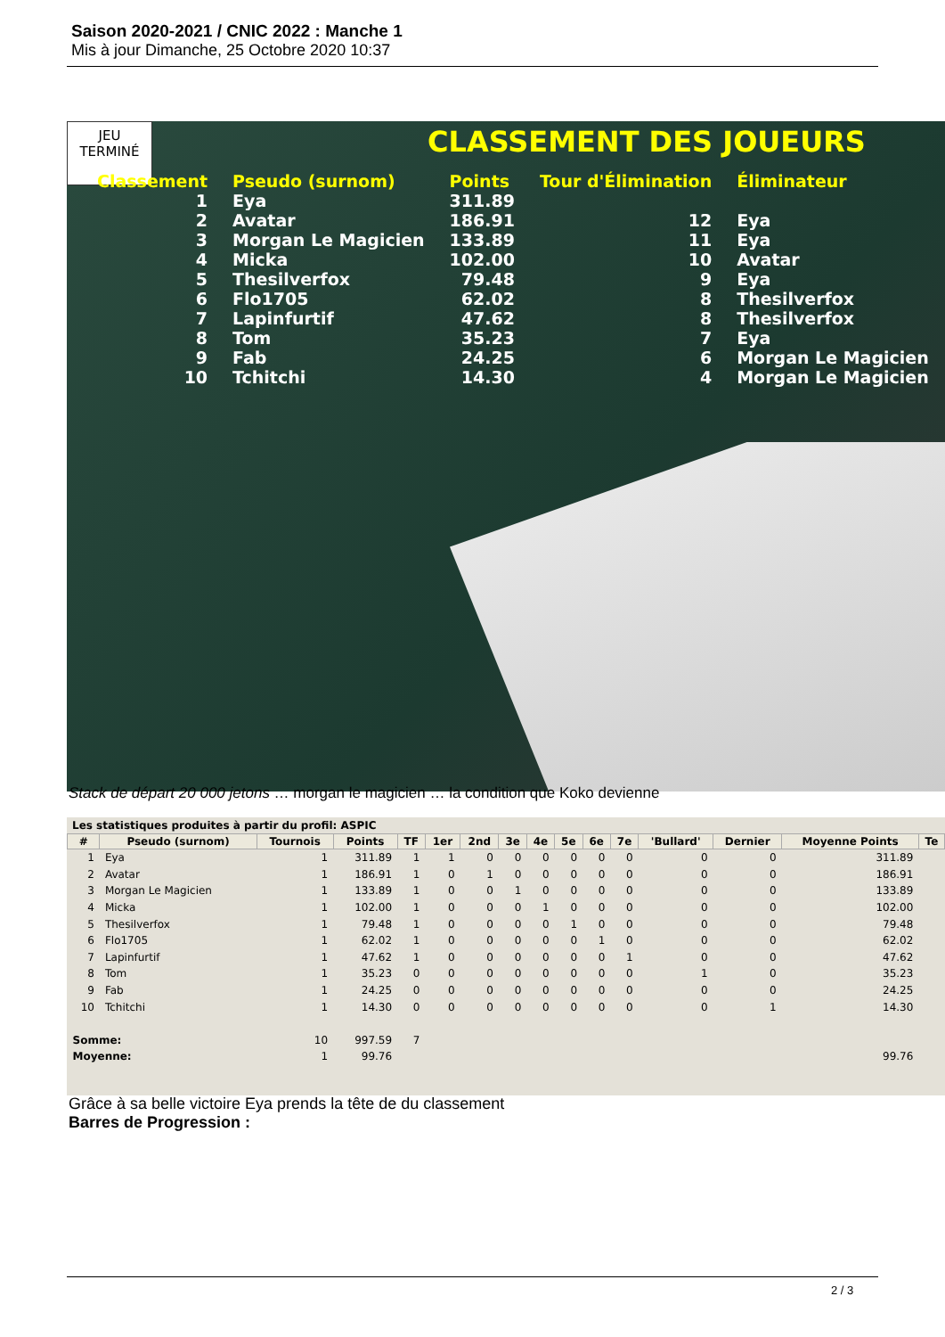Saison 2020-2021 / CNIC 2022 : Manche 1
Mis à jour Dimanche, 25 Octobre 2020 10:37
JEU
TERMINÉ
CLASSEMENT DES JOUEURS
| Classement | Pseudo (surnom) | Points | Tour d'Élimination | Éliminateur |
| --- | --- | --- | --- | --- |
| 1 | Eya | 311.89 | | |
| 2 | Avatar | 186.91 | 12 | Eya |
| 3 | Morgan Le Magicien | 133.89 | 11 | Eya |
| 4 | Micka | 102.00 | 10 | Avatar |
| 5 | Thesilverfox | 79.48 | 9 | Eya |
| 6 | Flo1705 | 62.02 | 8 | Thesilverfox |
| 7 | Lapinfurtif | 47.62 | 8 | Thesilverfox |
| 8 | Tom | 35.23 | 7 | Eya |
| 9 | Fab | 24.25 | 6 | Morgan Le Magicien |
| 10 | Tchitchi | 14.30 | 4 | Morgan Le Magicien |
Stack de départ 20 000 jetons … morgan le magicien … la condition que Koko devienne
Les statistiques produites à partir du profil: ASPIC
| # | Pseudo (surnom) | Tournois | Points | TF | 1er | 2nd | 3e | 4e | 5e | 6e | 7e | 'Bullard' | Dernier | Moyenne Points | Te |
| --- | --- | --- | --- | --- | --- | --- | --- | --- | --- | --- | --- | --- | --- | --- | --- |
| 1 | Eya | 1 | 311.89 | 1 | 1 | 0 | 0 | 0 | 0 | 0 | 0 | 0 | 0 | 311.89 | |
| 2 | Avatar | 1 | 186.91 | 1 | 0 | 1 | 0 | 0 | 0 | 0 | 0 | 0 | 0 | 186.91 | |
| 3 | Morgan Le Magicien | 1 | 133.89 | 1 | 0 | 0 | 1 | 0 | 0 | 0 | 0 | 0 | 0 | 133.89 | |
| 4 | Micka | 1 | 102.00 | 1 | 0 | 0 | 0 | 1 | 0 | 0 | 0 | 0 | 0 | 102.00 | |
| 5 | Thesilverfox | 1 | 79.48 | 1 | 0 | 0 | 0 | 0 | 1 | 0 | 0 | 0 | 0 | 79.48 | |
| 6 | Flo1705 | 1 | 62.02 | 1 | 0 | 0 | 0 | 0 | 0 | 1 | 0 | 0 | 0 | 62.02 | |
| 7 | Lapinfurtif | 1 | 47.62 | 1 | 0 | 0 | 0 | 0 | 0 | 0 | 1 | 0 | 0 | 47.62 | |
| 8 | Tom | 1 | 35.23 | 0 | 0 | 0 | 0 | 0 | 0 | 0 | 0 | 1 | 0 | 35.23 | |
| 9 | Fab | 1 | 24.25 | 0 | 0 | 0 | 0 | 0 | 0 | 0 | 0 | 0 | 0 | 24.25 | |
| 10 | Tchitchi | 1 | 14.30 | 0 | 0 | 0 | 0 | 0 | 0 | 0 | 0 | 0 | 1 | 14.30 | |
| Somme: | | 10 | 997.59 | 7 | | | | | | | | | | | |
| Moyenne: | | 1 | 99.76 | | | | | | | | | | | 99.76 | |
Grâce à sa belle victoire Eya prends la tête de du classement
Barres de Progression :
2 / 3